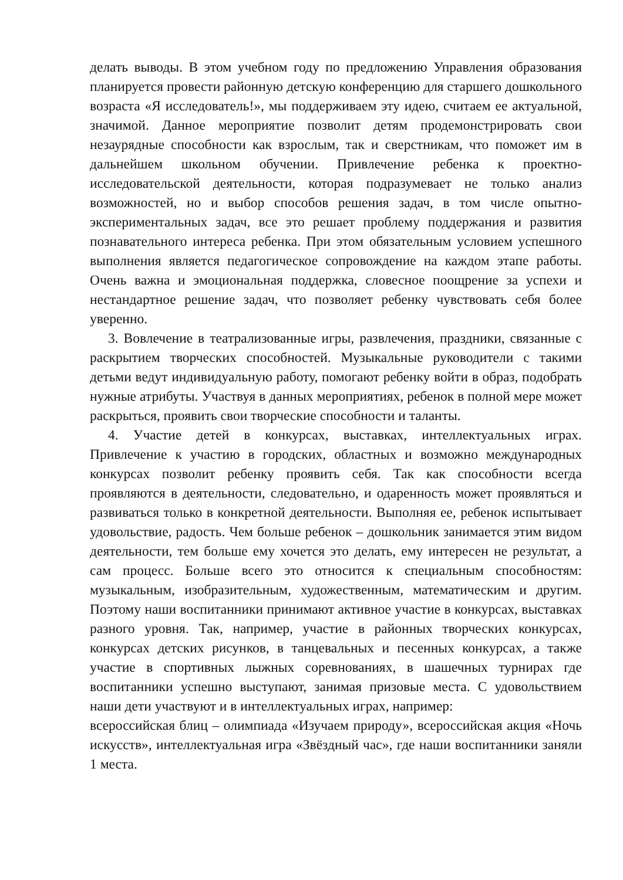делать выводы. В этом учебном году по предложению Управления образования планируется провести районную детскую конференцию для старшего дошкольного возраста «Я исследователь!», мы поддерживаем эту идею, считаем ее актуальной, значимой. Данное мероприятие позволит детям продемонстрировать свои незаурядные способности как взрослым, так и сверстникам, что поможет им в дальнейшем школьном обучении. Привлечение ребенка к проектно-исследовательской деятельности, которая подразумевает не только анализ возможностей, но и выбор способов решения задач, в том числе опытно-экспериментальных задач, все это решает проблему поддержания и развития познавательного интереса ребенка. При этом обязательным условием успешного выполнения является педагогическое сопровождение на каждом этапе работы. Очень важна и эмоциональная поддержка, словесное поощрение за успехи и нестандартное решение задач, что позволяет ребенку чувствовать себя более уверенно.
3. Вовлечение в театрализованные игры, развлечения, праздники, связанные с раскрытием творческих способностей. Музыкальные руководители с такими детьми ведут индивидуальную работу, помогают ребенку войти в образ, подобрать нужные атрибуты. Участвуя в данных мероприятиях, ребенок в полной мере может раскрыться, проявить свои творческие способности и таланты.
4. Участие детей в конкурсах, выставках, интеллектуальных играх. Привлечение к участию в городских, областных и возможно международных конкурсах позволит ребенку проявить себя. Так как способности всегда проявляются в деятельности, следовательно, и одаренность может проявляться и развиваться только в конкретной деятельности. Выполняя ее, ребенок испытывает удовольствие, радость. Чем больше ребенок – дошкольник занимается этим видом деятельности, тем больше ему хочется это делать, ему интересен не результат, а сам процесс. Больше всего это относится к специальным способностям: музыкальным, изобразительным, художественным, математическим и другим. Поэтому наши воспитанники принимают активное участие в конкурсах, выставках разного уровня. Так, например, участие в районных творческих конкурсах, конкурсах детских рисунков, в танцевальных и песенных конкурсах, а также участие в спортивных лыжных соревнованиях, в шашечных турнирах где воспитанники успешно выступают, занимая призовые места. С удовольствием наши дети участвуют и в интеллектуальных играх, например:
всероссийская блиц – олимпиада «Изучаем природу», всероссийская акция «Ночь искусств», интеллектуальная игра «Звёздный час», где наши воспитанники заняли 1 места.